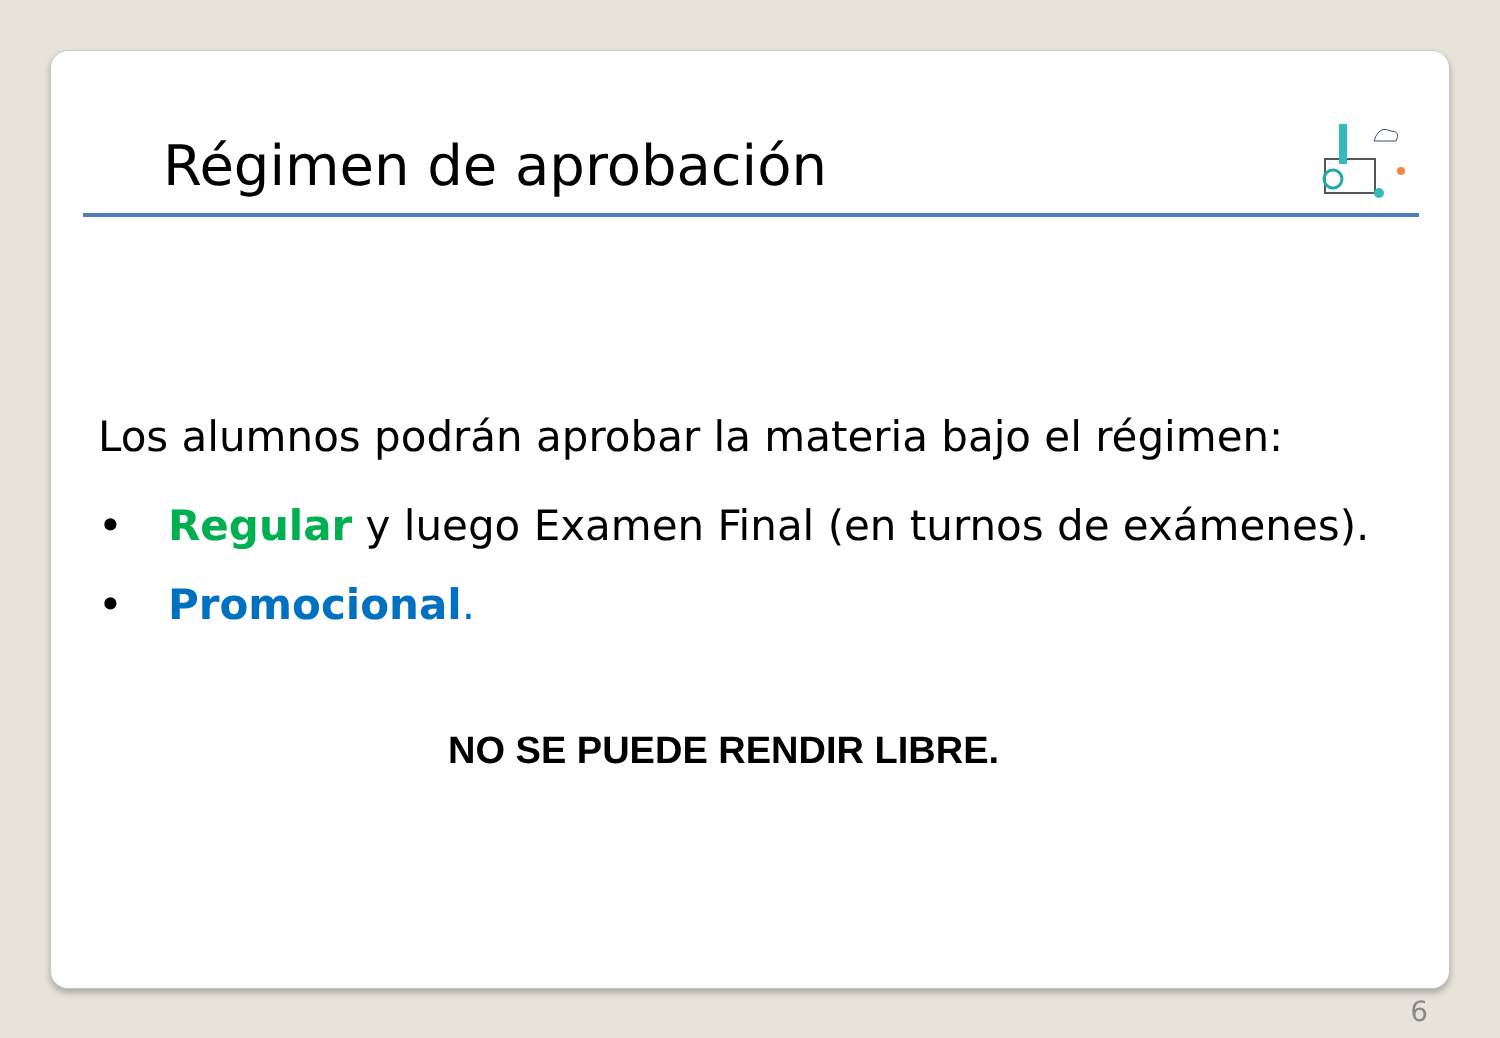Régimen de aprobación
Los alumnos podrán aprobar la materia bajo el régimen:
• Regular y luego Examen Final (en turnos de exámenes).
• Promocional.
NO SE PUEDE RENDIR LIBRE.
6